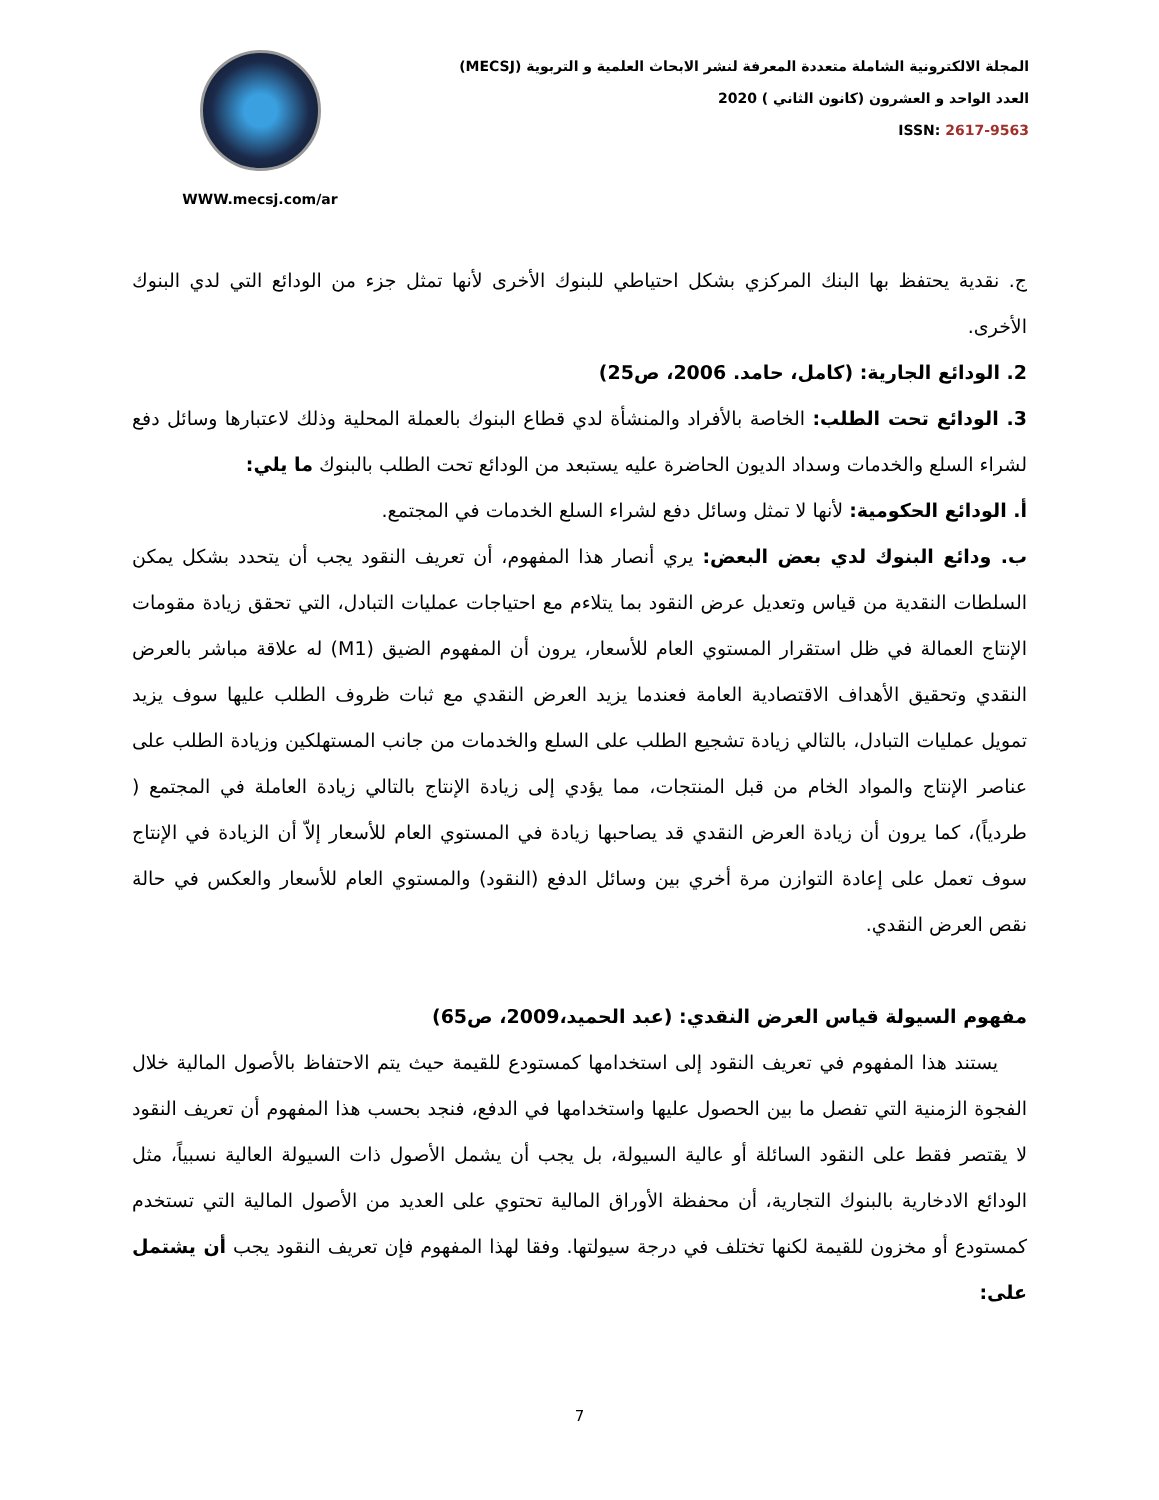WWW.mecsj.com/ar
المجلة الالكترونية الشاملة متعددة المعرفة لنشر الابحاث العلمية و التربوية (MECSJ)
العدد الواحد و العشرون (كانون الثاني ) 2020
ISSN: 2617-9563
ج. نقدية يحتفظ بها البنك المركزي بشكل احتياطي للبنوك الأخرى لأنها تمثل جزء من الودائع التي لدي البنوك الأخرى.
2. الودائع الجارية: (كامل، حامد. 2006، ص25)
3. الودائع تحت الطلب: الخاصة بالأفراد والمنشأة لدي قطاع البنوك بالعملة المحلية وذلك لاعتبارها وسائل دفع لشراء السلع والخدمات وسداد الديون الحاضرة عليه يستبعد من الودائع تحت الطلب بالبنوك ما يلي:
أ. الودائع الحكومية: لأنها لا تمثل وسائل دفع لشراء السلع الخدمات في المجتمع.
ب. ودائع البنوك لدي بعض البعض: يري أنصار هذا المفهوم، أن تعريف النقود يجب أن يتحدد بشكل يمكن السلطات النقدية من قياس وتعديل عرض النقود بما يتلاءم مع احتياجات عمليات التبادل، التي تحقق زيادة مقومات الإنتاج العمالة في ظل استقرار المستوي العام للأسعار، يرون أن المفهوم الضيق (M1) له علاقة مباشر بالعرض النقدي وتحقيق الأهداف الاقتصادية العامة فعندما يزيد العرض النقدي مع ثبات ظروف الطلب عليها سوف يزيد تمويل عمليات التبادل، بالتالي زيادة تشجيع الطلب على السلع والخدمات من جانب المستهلكين وزيادة الطلب على عناصر الإنتاج والمواد الخام من قبل المنتجات، مما يؤدي إلى زيادة الإنتاج بالتالي زيادة العاملة في المجتمع ( طردياً)، كما يرون أن زيادة العرض النقدي قد يصاحبها زيادة في المستوي العام للأسعار إلاّ أن الزيادة في الإنتاج سوف تعمل على إعادة التوازن مرة أخري بين وسائل الدفع (النقود) والمستوي العام للأسعار والعكس في حالة نقص العرض النقدي.
مفهوم السيولة قياس العرض النقدي: (عبد الحميد،2009، ص65)
يستند هذا المفهوم في تعريف النقود إلى استخدامها كمستودع للقيمة حيث يتم الاحتفاظ بالأصول المالية خلال الفجوة الزمنية التي تفصل ما بين الحصول عليها واستخدامها في الدفع، فنجد بحسب هذا المفهوم أن تعريف النقود لا يقتصر فقط على النقود السائلة أو عالية السيولة، بل يجب أن يشمل الأصول ذات السيولة العالية نسبياً، مثل الودائع الادخارية بالبنوك التجارية، أن محفظة الأوراق المالية تحتوي على العديد من الأصول المالية التي تستخدم كمستودع أو مخزون للقيمة لكنها تختلف في درجة سيولتها. وفقا لهذا المفهوم فإن تعريف النقود يجب أن يشتمل على:
7